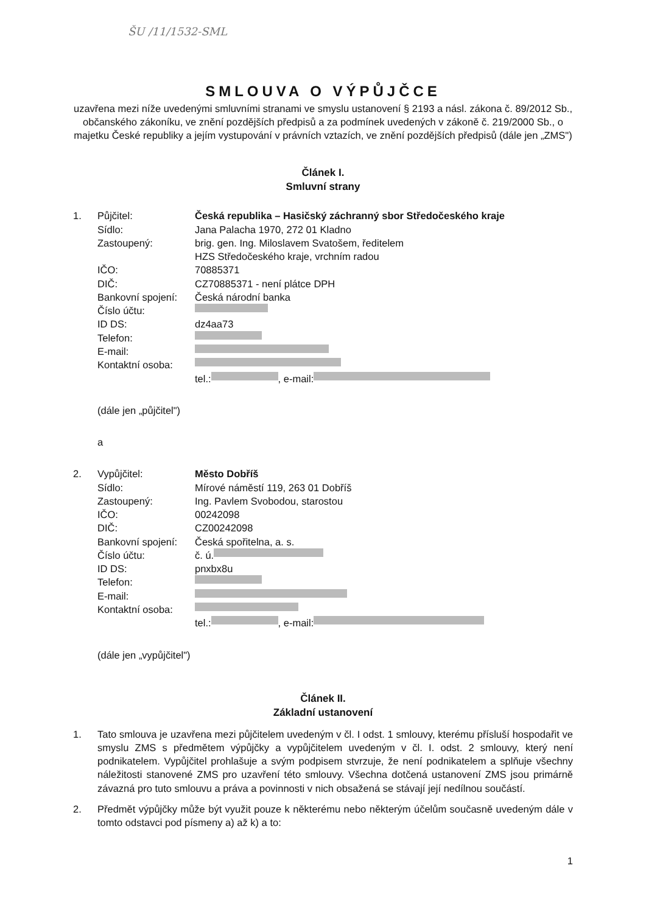ŠU /11/1532-SML
SMLOUVA O VÝPŮJČCE
uzavřena mezi níže uvedenými smluvními stranami ve smyslu ustanovení § 2193 a násl. zákona č. 89/2012 Sb., občanského zákoníku, ve znění pozdějších předpisů a za podmínek uvedených v zákoně č. 219/2000 Sb., o majetku České republiky a jejím vystupování v právních vztazích, ve znění pozdějších předpisů (dále jen „ZMS")
Článek I.
Smluvní strany
1. Půjčitel: Česká republika – Hasičský záchranný sbor Středočeského kraje
Sídlo: Jana Palacha 1970, 272 01 Kladno
Zastoupený: brig. gen. Ing. Miloslavem Svatošem, ředitelem
HZS Středočeského kraje, vrchním radou
IČO: 70885371
DIČ: CZ70885371 - není plátce DPH
Bankovní spojení: Česká národní banka
Číslo účtu:
ID DS: dz4aa73
Telefon:
E-mail:
Kontaktní osoba:
tel.: , e-mail:
(dále jen „půjčitel")
a
2. Vypůjčitel: Město Dobříš
Sídlo: Mírové náměstí 119, 263 01 Dobříš
Zastoupený: Ing. Pavlem Svobodou, starostou
IČO: 00242098
DIČ: CZ00242098
Bankovní spojení: Česká spořitelna, a. s.
Číslo účtu: č. ú.
ID DS: pnxbx8u
Telefon:
E-mail:
Kontaktní osoba:
tel.: , e-mail:
(dále jen „vypůjčitel")
Článek II.
Základní ustanovení
1. Tato smlouva je uzavřena mezi půjčitelem uvedeným v čl. I odst. 1 smlouvy, kterému přísluší hospodařit ve smyslu ZMS s předmětem výpůjčky a vypůjčitelem uvedeným v čl. I. odst. 2 smlouvy, který není podnikatelem. Vypůjčitel prohlašuje a svým podpisem stvrzuje, že není podnikatelem a splňuje všechny náležitosti stanovené ZMS pro uzavření této smlouvy. Všechna dotčená ustanovení ZMS jsou primárně závazná pro tuto smlouvu a práva a povinnosti v nich obsažená se stávají její nedílnou součástí.
2. Předmět výpůjčky může být využit pouze k některému nebo některým účelům současně uvedeným dále v tomto odstavci pod písmeny a) až k) a to:
1